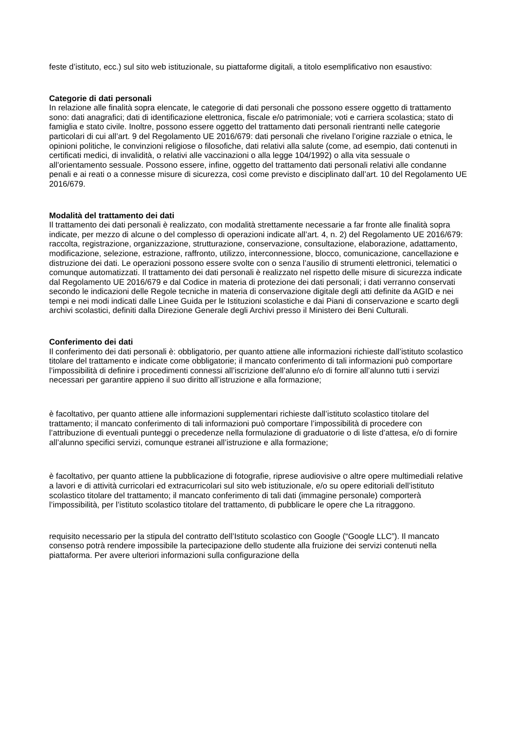feste d’istituto, ecc.) sul sito web istituzionale, su piattaforme digitali, a titolo esemplificativo non esaustivo:
Categorie di dati personali
In relazione alle finalità sopra elencate, le categorie di dati personali che possono essere oggetto di trattamento sono: dati anagrafici; dati di identificazione elettronica, fiscale e/o patrimoniale; voti e carriera scolastica; stato di famiglia e stato civile. Inoltre, possono essere oggetto del trattamento dati personali rientranti nelle categorie particolari di cui all’art. 9 del Regolamento UE 2016/679: dati personali che rivelano l’origine razziale o etnica, le opinioni politiche, le convinzioni religiose o filosofiche, dati relativi alla salute (come, ad esempio, dati contenuti in certificati medici, di invalidità, o relativi alle vaccinazioni o alla legge 104/1992) o alla vita sessuale o all’orientamento sessuale. Possono essere, infine, oggetto del trattamento dati personali relativi alle condanne penali e ai reati o a connesse misure di sicurezza, così come previsto e disciplinato dall’art. 10 del Regolamento UE 2016/679.
Modalità del trattamento dei dati
Il trattamento dei dati personali è realizzato, con modalità strettamente necessarie a far fronte alle finalità sopra indicate, per mezzo di alcune o del complesso di operazioni indicate all’art. 4, n. 2) del Regolamento UE 2016/679: raccolta, registrazione, organizzazione, strutturazione, conservazione, consultazione, elaborazione, adattamento, modificazione, selezione, estrazione, raffronto, utilizzo, interconnessione, blocco, comunicazione, cancellazione e distruzione dei dati. Le operazioni possono essere svolte con o senza l’ausilio di strumenti elettronici, telematici o comunque automatizzati. Il trattamento dei dati personali è realizzato nel rispetto delle misure di sicurezza indicate dal Regolamento UE 2016/679 e dal Codice in materia di protezione dei dati personali; i dati verranno conservati secondo le indicazioni delle Regole tecniche in materia di conservazione digitale degli atti definite da AGID e nei tempi e nei modi indicati dalle Linee Guida per le Istituzioni scolastiche e dai Piani di conservazione e scarto degli archivi scolastici, definiti dalla Direzione Generale degli Archivi presso il Ministero dei Beni Culturali.
Conferimento dei dati
Il conferimento dei dati personali è: obbligatorio, per quanto attiene alle informazioni richieste dall’istituto scolastico titolare del trattamento e indicate come obbligatorie; il mancato conferimento di tali informazioni può comportare l’impossibilità di definire i procedimenti connessi all’iscrizione dell’alunno e/o di fornire all’alunno tutti i servizi necessari per garantire appieno il suo diritto all’istruzione e alla formazione;
è facoltativo, per quanto attiene alle informazioni supplementari richieste dall’istituto scolastico titolare del trattamento; il mancato conferimento di tali informazioni può comportare l’impossibilità di procedere con l’attribuzione di eventuali punteggi o precedenze nella formulazione di graduatorie o di liste d’attesa, e/o di fornire all’alunno specifici servizi, comunque estranei all’istruzione e alla formazione;
è facoltativo, per quanto attiene la pubblicazione di fotografie, riprese audiovisive o altre opere multimediali relative a lavori e di attività curricolari ed extracurricolari sul sito web istituzionale, e/o su opere editoriali dell’istituto scolastico titolare del trattamento; il mancato conferimento di tali dati (immagine personale) comporterà l’impossibilità, per l’istituto scolastico titolare del trattamento, di pubblicare le opere che La ritraggono.
requisito necessario per la stipula del contratto dell’Istituto scolastico con Google (“Google LLC”). Il mancato consenso potrà rendere impossibile la partecipazione dello studente alla fruizione dei servizi contenuti nella piattaforma. Per avere ulteriori informazioni sulla configurazione della